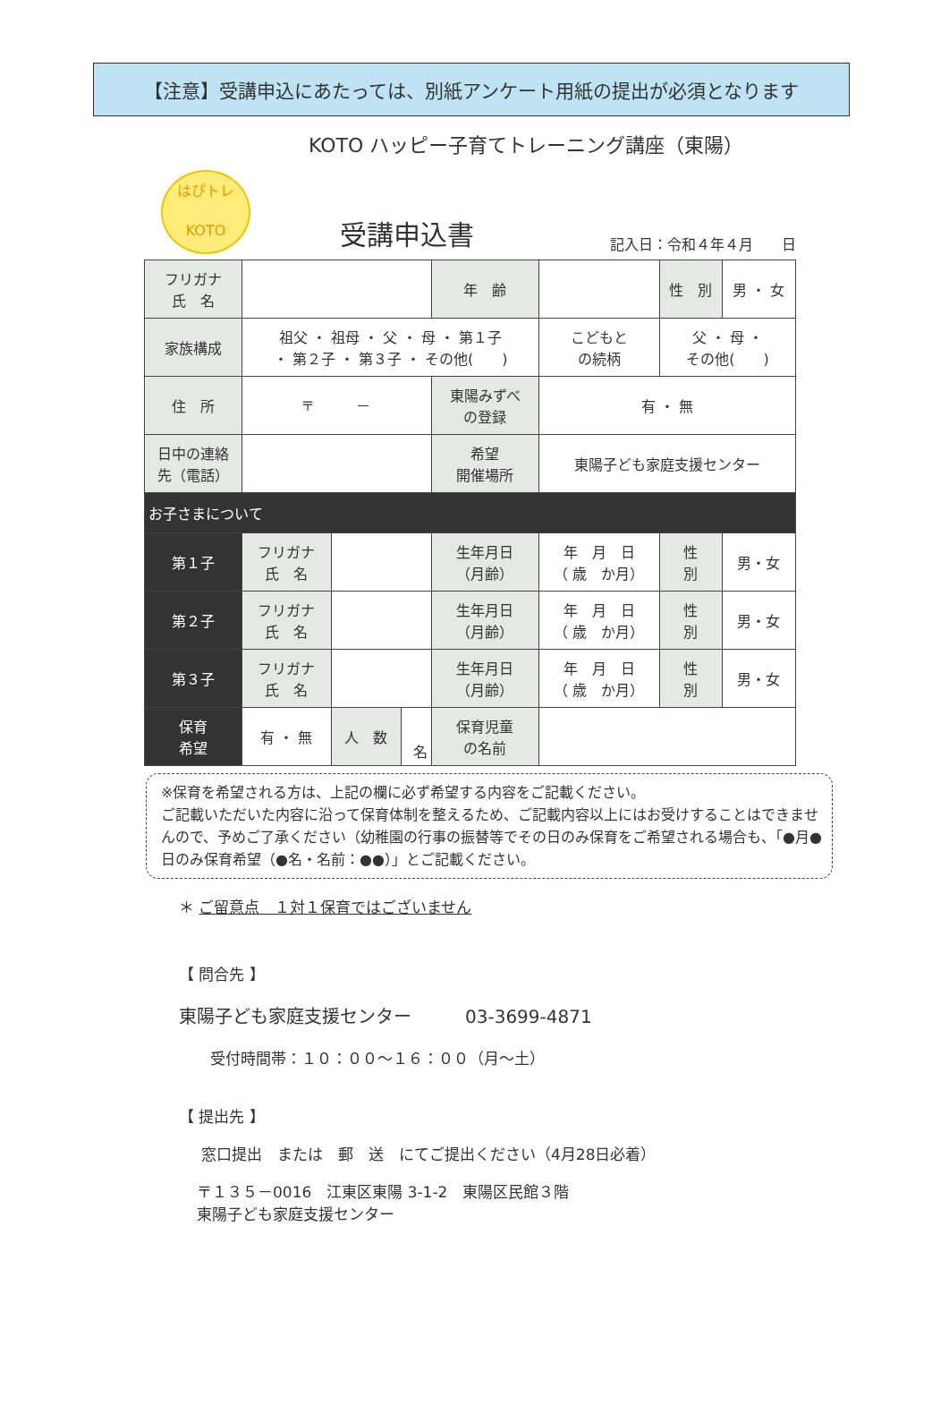【注意】受講申込にあたっては、別紙アンケート用紙の提出が必須となります
KOTO ハッピー子育てトレーニング講座（東陽）
はぴトレ
KOTO
受講申込書
記入日：令和４年４月　　日
| フリガナ 氏 名 | | | | 年 齢 | | 性 別 | 男 ・ 女 |
| 家族構成 | 祖父 ・ 祖母 ・ 父 ・ 母 ・ 第１子 ・ 第２子 ・ 第３子 ・ その他( ) | | | | こどもと の続柄 | 父 ・ 母 ・ その他( ) | |
| 住 所 | 〒 － | | | 東陽みずべ の登録 | 有 ・ 無 | | |
| 日中の連絡 先（電話） | | | | 希望 開催場所 | 東陽子ども家庭支援センター | | |
| お子さまについて | | | | | | | |
| 第１子 | フリガナ 氏 名 | | | 生年月日 （月齢） | 年 月 日 （ 歳 か月） | 性 別 | 男・女 |
| 第２子 | フリガナ 氏 名 | | | 生年月日 （月齢） | 年 月 日 （ 歳 か月） | 性 別 | 男・女 |
| 第３子 | フリガナ 氏 名 | | | 生年月日 （月齢） | 年 月 日 （ 歳 か月） | 性 別 | 男・女 |
| 保育 希望 | 有 ・ 無 | 人 数 | 名 | 保育児童 の名前 | | | |
※保育を希望される方は、上記の欄に必ず希望する内容をご記載ください。
ご記載いただいた内容に沿って保育体制を整えるため、ご記載内容以上にはお受けすることはできませんので、予めご了承ください（幼稚園の行事の振替等でその日のみ保育をご希望される場合も、「●月●日のみ保育希望（●名・名前：●●）」とご記載ください。
＊ ご留意点　１対１保育ではございません
【 問合先 】
東陽子ども家庭支援センター　　　03-3699-4871
受付時間帯：１０：００～１６：００（月～土）
【 提出先 】
窓口提出　または　郵　送　にてご提出ください（4月28日必着）
〒１３５－0016　江東区東陽 3-1-2　東陽区民館３階
東陽子ども家庭支援センター